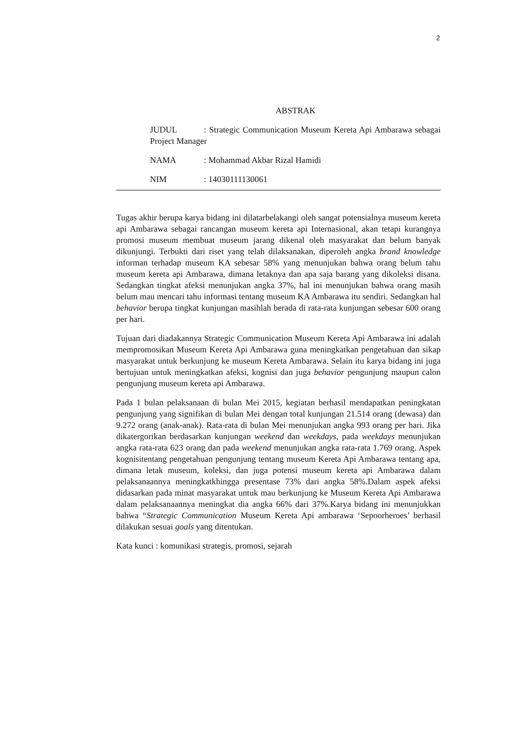2
ABSTRAK
JUDUL: Strategic Communication Museum Kereta Api Ambarawa sebagai Project Manager
NAMA: Mohammad Akbar Rizal Hamidi
NIM: 14030111130061
Tugas akhir berupa karya bidang ini dilatarbelakangi oleh sangat potensialnya museum kereta api Ambarawa sebagai rancangan museum kereta api Internasional, akan tetapi kurangnya promosi museum membuat museum jarang dikenal oleh masyarakat dan belum banyak dikunjungi. Terbukti dari riset yang telah dilaksanakan, diperoleh angka brand knowledge informan terhadap museum KA sebesar 58% yang menunjukan bahwa orang belum tahu museum kereta api Ambarawa, dimana letaknya dan apa saja barang yang dikoleksi disana. Sedangkan tingkat afeksi menunjukan angka 37%, hal ini menunjukan bahwa orang masih belum mau mencari tahu informasi tentang museum KA Ambarawa itu sendiri. Sedangkan hal behavior berupa tingkat kunjungan masihlah berada di rata-rata kunjungan sebesar 600 orang per hari.
Tujuan dari diadakannya Strategic Communication Museum Kereta Api Ambarawa ini adalah mempromosikan Museum Kereta Api Ambarawa guna meningkatkan pengetahuan dan sikap masyarakat untuk berkunjung ke museum Kereta Ambarawa. Selain itu karya bidang ini juga bertujuan untuk meningkatkan afeksi, kognisi dan juga behavior pengunjung maupun calon pengunjung museum kereta api Ambarawa.
Pada 1 bulan pelaksanaan di bulan Mei 2015, kegiatan berhasil mendapatkan peningkatan pengunjung yang signifikan di bulan Mei dengan total kunjungan 21.514 orang (dewasa) dan 9.272 orang (anak-anak). Rata-rata di bulan Mei menunjukan angka 993 orang per hari. Jika dikatergorikan berdasarkan kunjungan weekend dan weekdays, pada weekdays menunjukan angka rata-rata 623 orang dan pada weekend menunjukan angka rata-rata 1.769 orang. Aspek kognisitentang pengetahuan pengunjung tentang museum Kereta Api Ambarawa tentang apa, dimana letak museum, koleksi, dan juga potensi museum kereta api Ambarawa dalam pelaksanaannya meningkatkhingga presentase 73% dari angka 58%.Dalam aspek afeksi didasarkan pada minat masyarakat untuk mau berkunjung ke Museum Kereta Api Ambarawa dalam pelaksanaannya meningkat dia angka 66% dari 37%.Karya bidang ini menunjukkan bahwa “Strategic Communication Museum Kereta Api ambarawa ‘Sepoorheroes’ berhasil dilakukan sesuai goals yang ditentukan.
Kata kunci : komunikasi strategis, promosi, sejarah